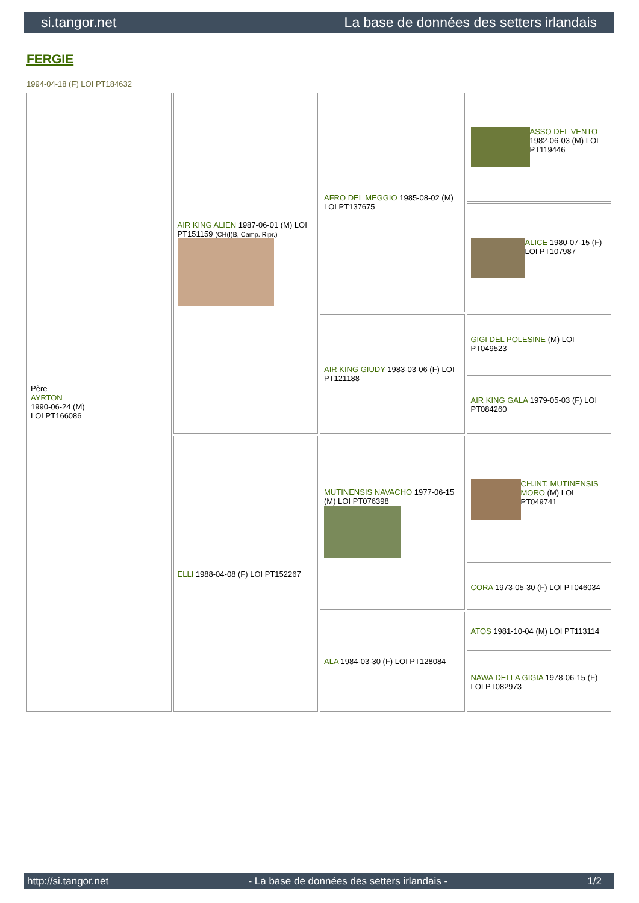si.tangor.net La base de données des setters irlandais
FERGIE
1994-04-18 (F) LOI PT184632
| Père AYRTON 1990-06-24 (M) LOI PT166086 | AIR KING ALIEN 1987-06-01 (M) LOI PT151159 (CH(I)B, Camp. Ripr.) | AFRO DEL MEGGIO 1985-08-02 (M) LOI PT137675 | ASSO DEL VENTO 1982-06-03 (M) LOI PT119446 |
| | | | ALICE 1980-07-15 (F) LOI PT107987 |
| | | AIR KING GIUDY 1983-03-06 (F) LOI PT121188 | GIGI DEL POLESINE (M) LOI PT049523 |
| | | | AIR KING GALA 1979-05-03 (F) LOI PT084260 |
| | ELLI 1988-04-08 (F) LOI PT152267 | MUTINENSIS NAVACHO 1977-06-15 (M) LOI PT076398 | CH.INT. MUTINENSIS MORO (M) LOI PT049741 |
| | | | CORA 1973-05-30 (F) LOI PT046034 |
| | | ALA 1984-03-30 (F) LOI PT128084 | ATOS 1981-10-04 (M) LOI PT113114 |
| | | | NAWA DELLA GIGIA 1978-06-15 (F) LOI PT082973 |
http://si.tangor.net - La base de données des setters irlandais - 1/2